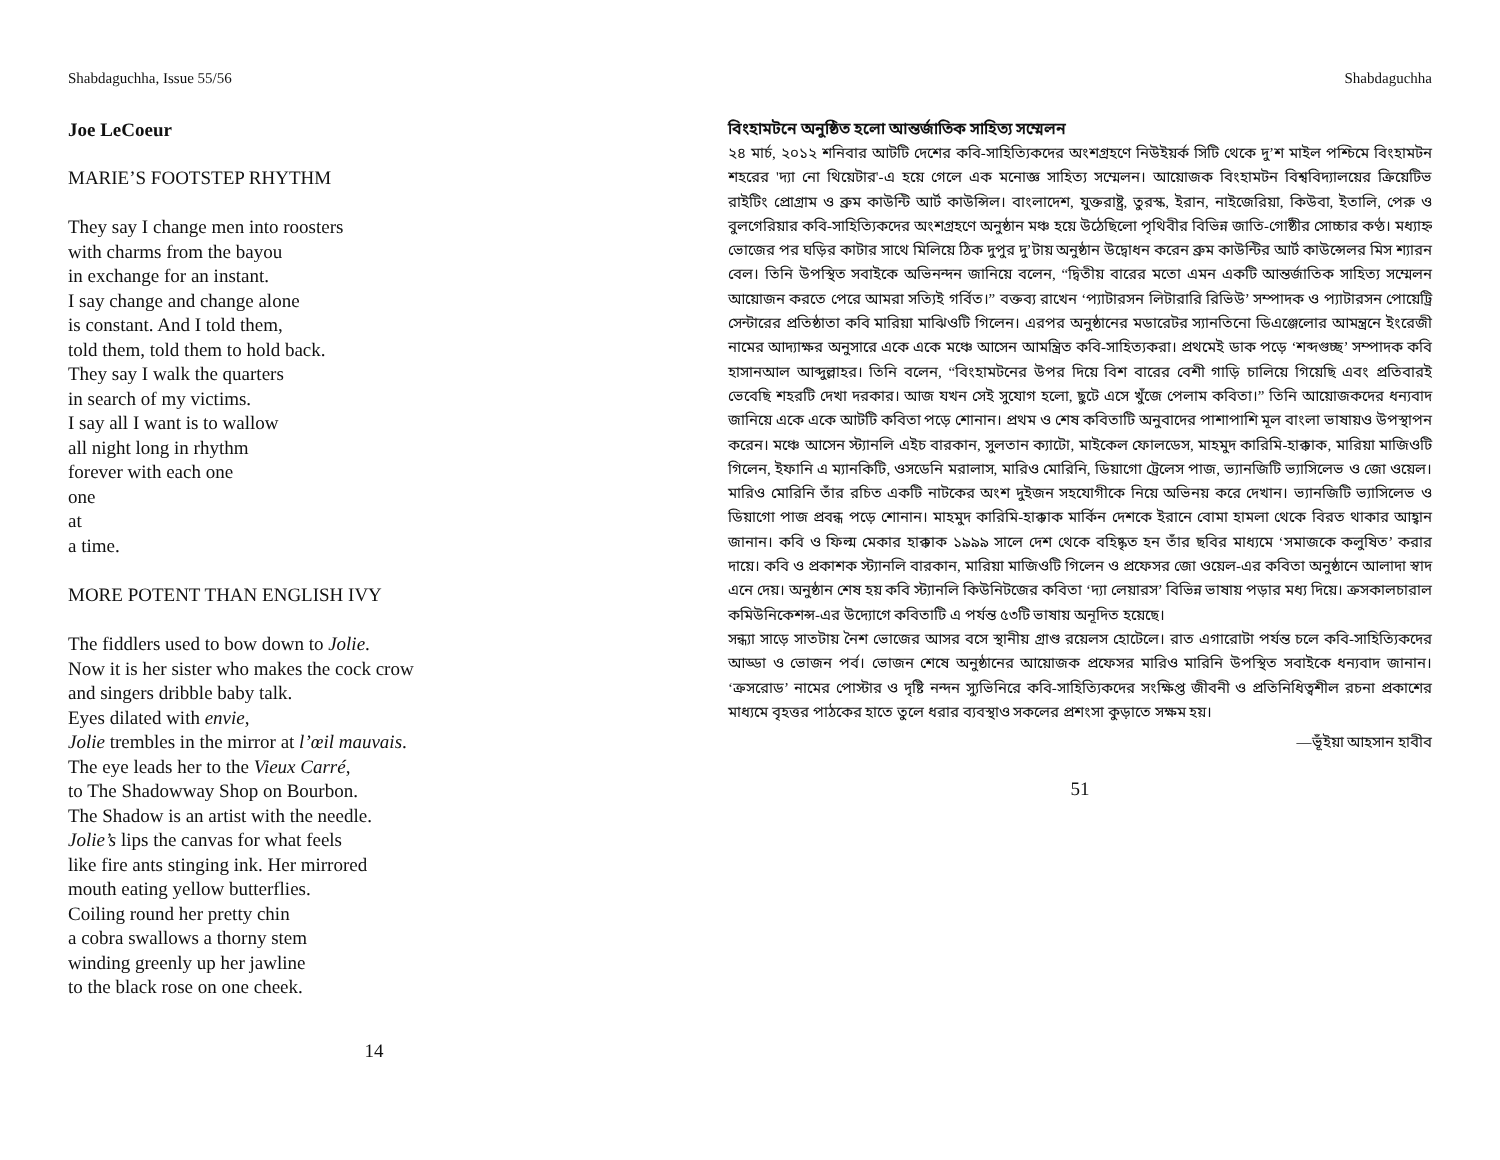Shabdaguchha, Issue 55/56
Joe LeCoeur
MARIE’S FOOTSTEP RHYTHM
They say I change men into roosters
with charms from the bayou
in exchange for an instant.
I say change and change alone
is constant. And I told them,
told them, told them to hold back.
They say I walk the quarters
in search of my victims.
I say all I want is to wallow
all night long in rhythm
forever with each one
one
at
a time.
MORE POTENT THAN ENGLISH IVY
The fiddlers used to bow down to Jolie.
Now it is her sister who makes the cock crow
and singers dribble baby talk.
Eyes dilated with envie,
Jolie trembles in the mirror at l’œil mauvais.
The eye leads her to the Vieux Carré,
to The Shadowway Shop on Bourbon.
The Shadow is an artist with the needle.
Jolie’s lips the canvas for what feels
like fire ants stinging ink. Her mirrored
mouth eating yellow butterflies.
Coiling round her pretty chin
a cobra swallows a thorny stem
winding greenly up her jawline
to the black rose on one cheek.
14
Shabdaguchha
বিংহামটনে অনুষ্ঠিত হলো আন্তর্জাতিক সাহিত্য সম্মেলন
২৪ মার্চ, ২০১২ শনিবার আটটি দেশের কবি-সাহিত্যিকদের অংশগ্রহণে নিউইয়র্ক সিটি থেকে দু’শ মাইল পশ্চিমে বিংহামটন শহরের 'দ্যা নো থিয়েটার'-এ হয়ে গেলে এক মনোজ্ঞ সাহিত্য সম্মেলন। আয়োজক বিংহামটন বিশ্ববিদ্যালয়ের ক্রিয়েটিভ রাইটিং প্রোগ্রাম ও ব্রুম কাউন্টি আর্ট কাউন্সিল। বাংলাদেশ, যুক্তরাষ্ট্র, তুরস্ক, ইরান, নাইজেরিয়া, কিউবা, ইতালি, পেরু ও বুলগেরিয়ার কবি-সাহিত্যিকদের অংশগ্রহণে অনুষ্ঠান মঞ্চ হয়ে উঠেছিলো পৃথিবীর বিভিন্ন জাতি-গোষ্ঠীর সোচ্চার কণ্ঠ। মধ্যাহ্ন ভোজের পর ঘড়ির কাটার সাথে মিলিয়ে ঠিক দুপুর দু’টায় অনুষ্ঠান উদ্বোধন করেন ব্রুম কাউন্টির আর্ট কাউন্সেলর মিস শ্যারন বেল। তিনি উপস্থিত সবাইকে অভিনন্দন জানিয়ে বলেন, “দ্বিতীয় বারের মতো এমন একটি আন্তর্জাতিক সাহিত্য সম্মেলন আয়োজন করতে পেরে আমরা সত্যিই গর্বিত।” বক্তব্য রাখেন ‘প্যাটারসন লিটারারি রিভিউ’ সম্পাদক ও প্যাটারসন পোয়েট্রি সেন্টারের প্রতিষ্ঠাতা কবি মারিয়া মাঝিওটি গিলেন। এরপর অনুষ্ঠানের মডারেটর স্যানতিনো ডিএঞ্জেলোর আমন্ত্রনে ইংরেজী নামের আদ্যাক্ষর অনুসারে একে একে মঞ্চে আসেন আমন্ত্রিত কবি-সাহিত্যকরা। প্রথমেই ডাক পড়ে ‘শব্দগুচ্ছ’ সম্পাদক কবি হাসানআল আব্দুল্লাহর। তিনি বলেন, “বিংহামটনের উপর দিয়ে বিশ বারের বেশী গাড়ি চালিয়ে গিয়েছি এবং প্রতিবারই ভেবেছি শহরটি দেখা দরকার। আজ যখন সেই সুযোগ হলো, ছুটে এসে খুঁজে পেলাম কবিতা।” তিনি আয়োজকদের ধন্যবাদ জানিয়ে একে একে আটটি কবিতা পড়ে শোনান। প্রথম ও শেষ কবিতাটি অনুবাদের পাশাপাশি মূল বাংলা ভাষায়ও উপস্থাপন করেন। মঞ্চে আসেন স্ট্যানলি এইচ বারকান, সুলতান ক্যাটো, মাইকেল ফোলডেস, মাহমুদ কারিমি-হাক্কাক, মারিয়া মাজিওটি গিলেন, ইফানি এ ম্যানকিটি, ওসডেনি মরালাস, মারিও মোরিনি, ডিয়াগো ট্রেলেস পাজ, ভ্যানজিটি ভ্যাসিলেভ ও জো ওয়েল। মারিও মোরিনি তাঁর রচিত একটি নাটকের অংশ দুইজন সহযোগীকে নিয়ে অভিনয় করে দেখান। ভ্যানজিটি ভ্যাসিলেভ ও ডিয়াগো পাজ প্রবন্ধ পড়ে শোনান। মাহমুদ কারিমি-হাক্কাক মার্কিন দেশকে ইরানে বোমা হামলা থেকে বিরত থাকার আহ্বান জানান। কবি ও ফিল্ম মেকার হাক্কাক ১৯৯৯ সালে দেশ থেকে বহিষ্কৃত হন তাঁর ছবির মাধ্যমে ‘সমাজকে কলুষিত’ করার দায়ে। কবি ও প্রকাশক স্ট্যানলি বারকান, মারিয়া মাজিওটি গিলেন ও প্রফেসর জো ওয়েল-এর কবিতা অনুষ্ঠানে আলাদা স্বাদ এনে দেয়। অনুষ্ঠান শেষ হয় কবি স্ট্যানলি কিউনিটজের কবিতা ‘দ্যা লেয়ারস’ বিভিন্ন ভাষায় পড়ার মধ্য দিয়ে। ক্রসকালচারাল কমিউনিকেশন্স-এর উদ্যোগে কবিতাটি এ পর্যন্ত ৫৩টি ভাষায় অনূদিত হয়েছে।
সন্ধ্যা সাড়ে সাতটায় নৈশ ভোজের আসর বসে স্থানীয় গ্রাণ্ড রয়েলস হোটেলে। রাত এগারোটা পর্যন্ত চলে কবি-সাহিত্যিকদের আড্ডা ও ভোজন পর্ব। ভোজন শেষে অনুষ্ঠানের আয়োজক প্রফেসর মারিও মারিনি উপস্থিত সবাইকে ধন্যবাদ জানান। ‘ক্রসরোড’ নামের পোস্টার ও দৃষ্টি নন্দন স্যুভিনিরে কবি-সাহিত্যিকদের সংক্ষিপ্ত জীবনী ও প্রতিনিধিত্বশীল রচনা প্রকাশের মাধ্যমে বৃহত্তর পাঠকের হাতে তুলে ধরার ব্যবস্থাও সকলের প্রশংসা কুড়াতে সক্ষম হয়।
—ভূঁইয়া আহসান হাবীব
51